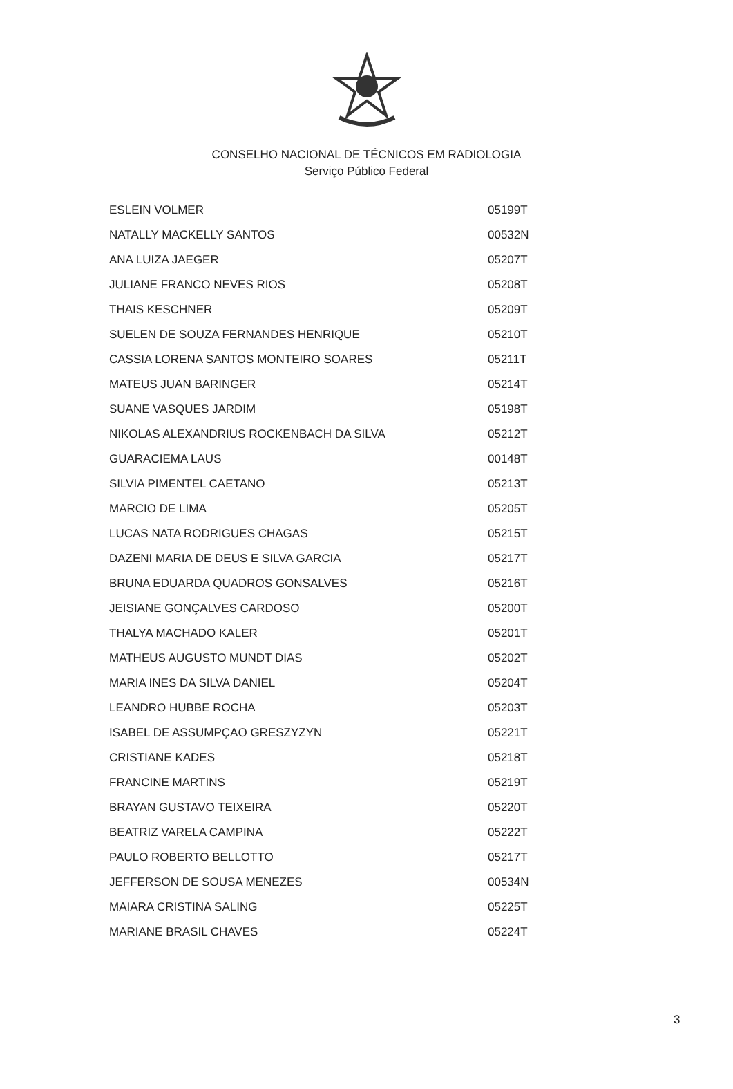CONSELHO NACIONAL DE TÉCNICOS EM RADIOLOGIA
Serviço Público Federal
| ESLEIN VOLMER | 05199T |
| NATALLY MACKELLY SANTOS | 00532N |
| ANA LUIZA JAEGER | 05207T |
| JULIANE FRANCO NEVES RIOS | 05208T |
| THAIS KESCHNER | 05209T |
| SUELEN DE SOUZA FERNANDES HENRIQUE | 05210T |
| CASSIA LORENA SANTOS MONTEIRO SOARES | 05211T |
| MATEUS JUAN BARINGER | 05214T |
| SUANE VASQUES JARDIM | 05198T |
| NIKOLAS ALEXANDRIUS ROCKENBACH DA SILVA | 05212T |
| GUARACIEMA LAUS | 00148T |
| SILVIA PIMENTEL CAETANO | 05213T |
| MARCIO DE LIMA | 05205T |
| LUCAS NATA RODRIGUES CHAGAS | 05215T |
| DAZENI MARIA DE DEUS E SILVA GARCIA | 05217T |
| BRUNA EDUARDA QUADROS GONSALVES | 05216T |
| JEISIANE GONÇALVES CARDOSO | 05200T |
| THALYA MACHADO KALER | 05201T |
| MATHEUS AUGUSTO MUNDT DIAS | 05202T |
| MARIA INES DA SILVA DANIEL | 05204T |
| LEANDRO HUBBE ROCHA | 05203T |
| ISABEL DE ASSUMPÇAO GRESZYZYN | 05221T |
| CRISTIANE KADES | 05218T |
| FRANCINE MARTINS | 05219T |
| BRAYAN GUSTAVO TEIXEIRA | 05220T |
| BEATRIZ VARELA CAMPINA | 05222T |
| PAULO ROBERTO BELLOTTO | 05217T |
| JEFFERSON DE SOUSA MENEZES | 00534N |
| MAIARA CRISTINA SALING | 05225T |
| MARIANE BRASIL CHAVES | 05224T |
3